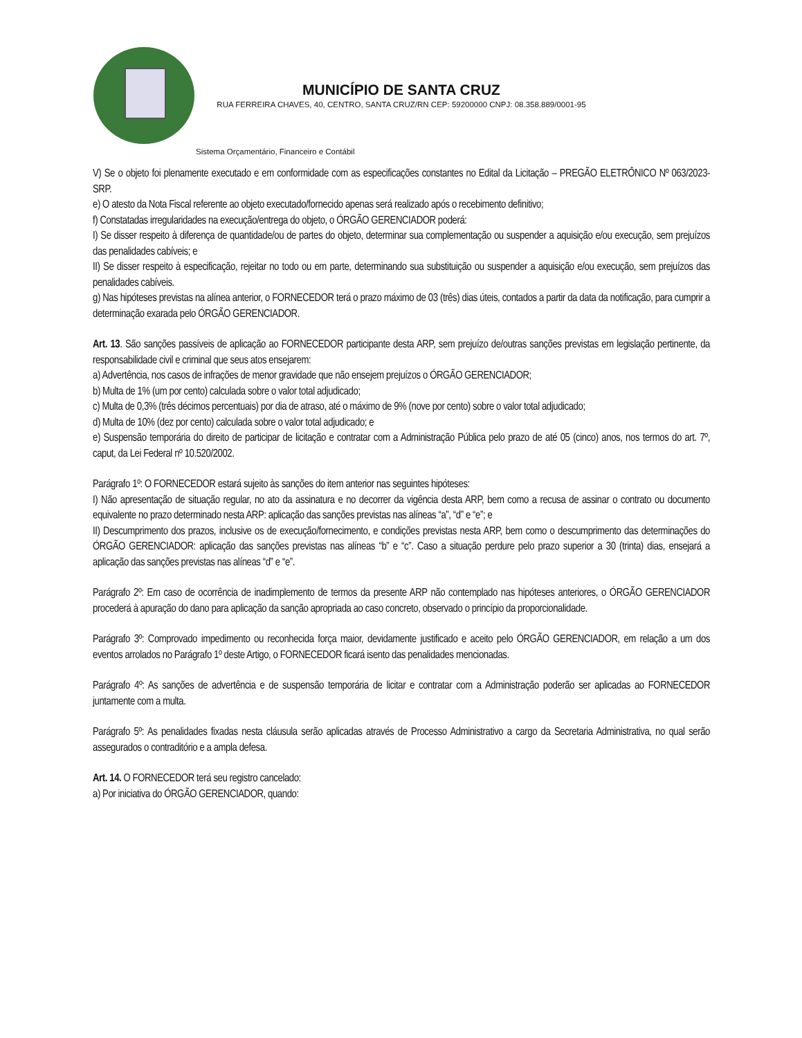MUNICÍPIO DE SANTA CRUZ
RUA FERREIRA CHAVES, 40, CENTRO, SANTA CRUZ/RN CEP: 59200000 CNPJ: 08.358.889/0001-95
Sistema Orçamentário, Financeiro e Contábil
V) Se o objeto foi plenamente executado e em conformidade com as especificações constantes no Edital da Licitação – PREGÃO ELETRÔNICO Nº 063/2023-SRP.
e) O atesto da Nota Fiscal referente ao objeto executado/fornecido apenas será realizado após o recebimento definitivo;
f) Constatadas irregularidades na execução/entrega do objeto, o ÓRGÃO GERENCIADOR poderá:
I) Se disser respeito à diferença de quantidade/ou de partes do objeto, determinar sua complementação ou suspender a aquisição e/ou execução, sem prejuízos das penalidades cabíveis; e
II) Se disser respeito à especificação, rejeitar no todo ou em parte, determinando sua substituição ou suspender a aquisição e/ou execução, sem prejuízos das penalidades cabíveis.
g) Nas hipóteses previstas na alínea anterior, o FORNECEDOR terá o prazo máximo de 03 (três) dias úteis, contados a partir da data da notificação, para cumprir a determinação exarada pelo ÓRGÃO GERENCIADOR.
Art. 13. São sanções passíveis de aplicação ao FORNECEDOR participante desta ARP, sem prejuízo de/outras sanções previstas em legislação pertinente, da responsabilidade civil e criminal que seus atos ensejarem:
a) Advertência, nos casos de infrações de menor gravidade que não ensejem prejuízos o ÓRGÃO GERENCIADOR;
b) Multa de 1% (um por cento) calculada sobre o valor total adjudicado;
c) Multa de 0,3% (três décimos percentuais) por dia de atraso, até o máximo de 9% (nove por cento) sobre o valor total adjudicado;
d) Multa de 10% (dez por cento) calculada sobre o valor total adjudicado; e
e) Suspensão temporária do direito de participar de licitação e contratar com a Administração Pública pelo prazo de até 05 (cinco) anos, nos termos do art. 7º, caput, da Lei Federal nº 10.520/2002.
Parágrafo 1º: O FORNECEDOR estará sujeito às sanções do item anterior nas seguintes hipóteses:
I) Não apresentação de situação regular, no ato da assinatura e no decorrer da vigência desta ARP, bem como a recusa de assinar o contrato ou documento equivalente no prazo determinado nesta ARP: aplicação das sanções previstas nas alíneas “a”, “d” e “e”; e
II) Descumprimento dos prazos, inclusive os de execução/fornecimento, e condições previstas nesta ARP, bem como o descumprimento das determinações do ÓRGÃO GERENCIADOR: aplicação das sanções previstas nas alíneas “b” e “c”. Caso a situação perdure pelo prazo superior a 30 (trinta) dias, ensejará a aplicação das sanções previstas nas alíneas “d” e “e”.
Parágrafo 2º: Em caso de ocorrência de inadimplemento de termos da presente ARP não contemplado nas hipóteses anteriores, o ÓRGÃO GERENCIADOR procederá à apuração do dano para aplicação da sanção apropriada ao caso concreto, observado o princípio da proporcionalidade.
Parágrafo 3º: Comprovado impedimento ou reconhecida força maior, devidamente justificado e aceito pelo ÓRGÃO GERENCIADOR, em relação a um dos eventos arrolados no Parágrafo 1º deste Artigo, o FORNECEDOR ficará isento das penalidades mencionadas.
Parágrafo 4º: As sanções de advertência e de suspensão temporária de licitar e contratar com a Administração poderão ser aplicadas ao FORNECEDOR juntamente com a multa.
Parágrafo 5º: As penalidades fixadas nesta cláusula serão aplicadas através de Processo Administrativo a cargo da Secretaria Administrativa, no qual serão assegurados o contraditório e a ampla defesa.
Art. 14. O FORNECEDOR terá seu registro cancelado:
a) Por iniciativa do ÓRGÃO GERENCIADOR, quando: